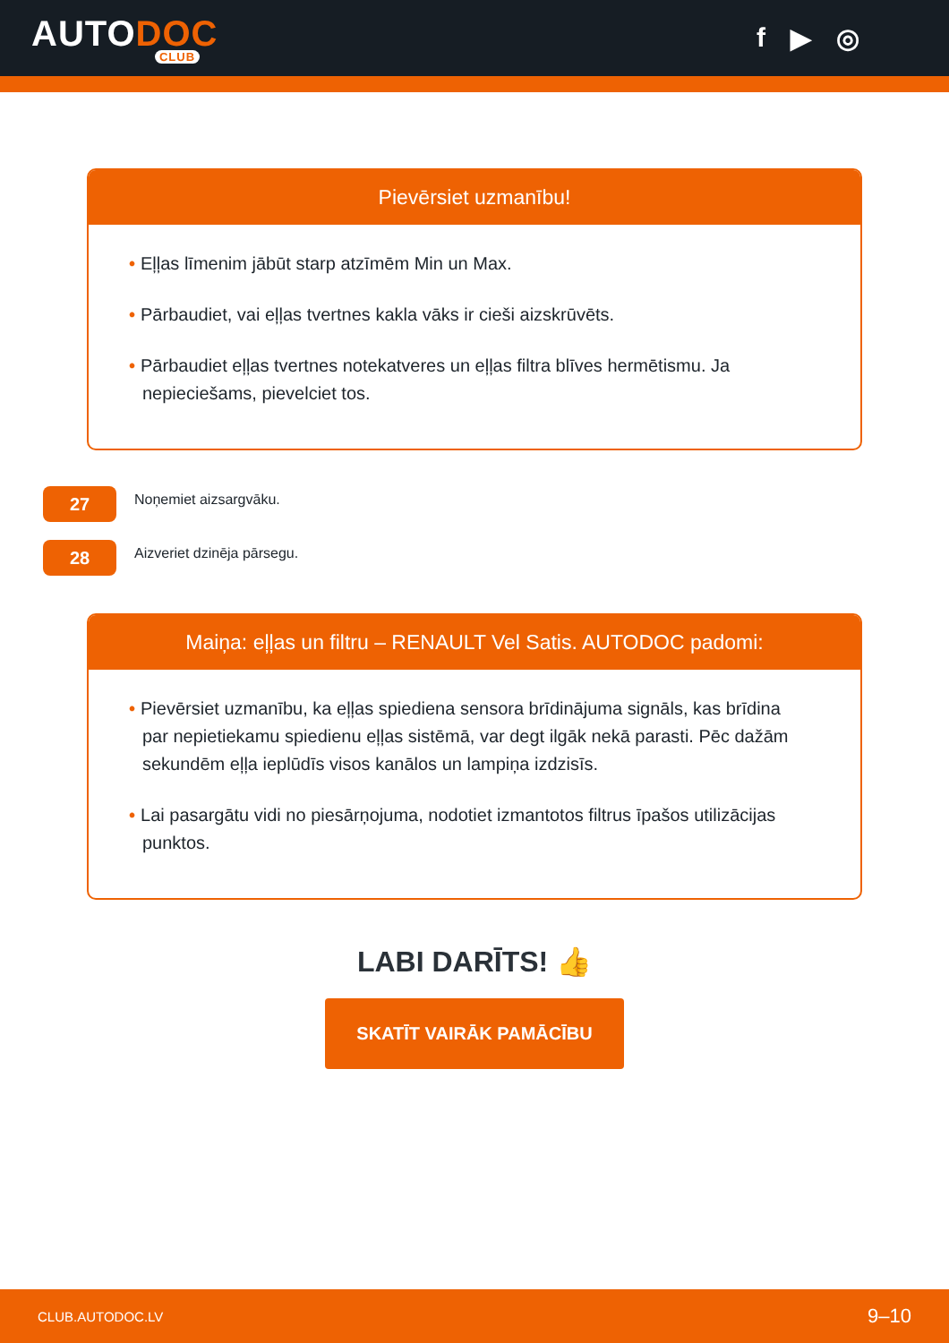AUTODOC
CLUB
f ▶ ◎
Pievērsiet uzmanību!
• Eļļas līmenim jābūt starp atzīmēm Min un Max.
• Pārbaudiet, vai eļļas tvertnes kakla vāks ir cieši aizskrūvēts.
• Pārbaudiet eļļas tvertnes notekatveres un eļļas filtra blīves hermētismu. Ja nepieciešams, pievelciet tos.
27
Noņemiet aizsargvāku.
28
Aizveriet dzinēja pārsegu.
Maiņa: eļļas un filtru – RENAULT Vel Satis. AUTODOC padomi:
• Pievērsiet uzmanību, ka eļļas spiediena sensora brīdinājuma signāls, kas brīdina par nepietiekamu spiedienu eļļas sistēmā, var degt ilgāk nekā parasti. Pēc dažām sekundēm eļļa ieplūdīs visos kanālos un lampiņa izdzisīs.
• Lai pasargātu vidi no piesārņojuma, nodotiet izmantotos filtrus īpašos utilizācijas punktos.
LABI DARĪTS! 👍
SKATĪT VAIRĀK PAMĀCĪBU
CLUB.AUTODOC.LV 9–10